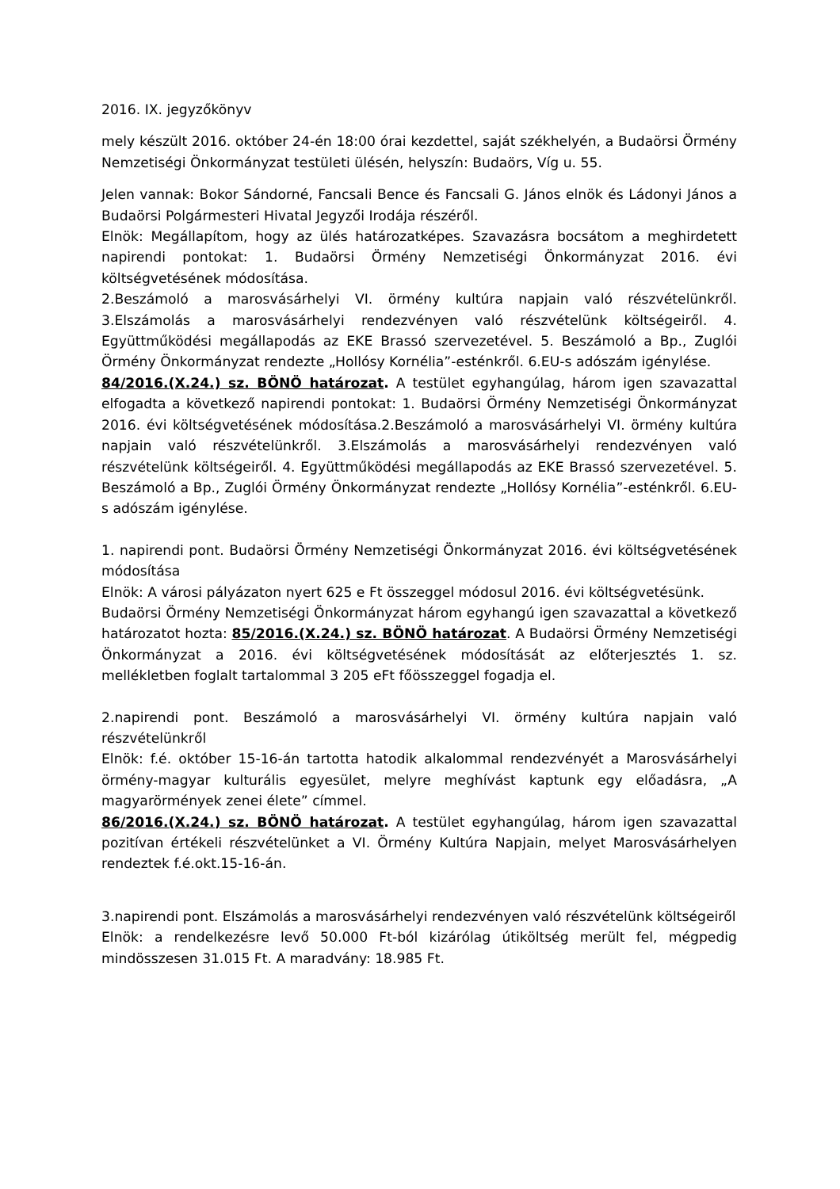2016. IX. jegyzőkönyv
mely készült 2016. október 24-én 18:00 órai kezdettel, saját székhelyén, a Budaörsi Örmény Nemzetiségi Önkormányzat testületi ülésén, helyszín: Budaörs, Víg u. 55.
Jelen vannak: Bokor Sándorné, Fancsali Bence és Fancsali G. János elnök és Ládonyi János a Budaörsi Polgármesteri Hivatal Jegyzői Irodája részéről.
Elnök: Megállapítom, hogy az ülés határozatképes. Szavazásra bocsátom a meghirdetett napirendi pontokat: 1. Budaörsi Örmény Nemzetiségi Önkormányzat 2016. évi költségvetésének módosítása.
2.Beszámoló a marosvásárhelyi VI. örmény kultúra napjain való részvételünkről. 3.Elszámolás a marosvásárhelyi rendezvényen való részvételünk költségeiről. 4. Együttműködési megállapodás az EKE Brassó szervezetével. 5. Beszámoló a Bp., Zuglói Örmény Önkormányzat rendezte „Hollósy Kornélia”-esténkről. 6.EU-s adószám igénylése.
84/2016.(X.24.) sz. BÖNÖ határozat. A testület egyhangúlag, három igen szavazattal elfogadta a következő napirendi pontokat: 1. Budaörsi Örmény Nemzetiségi Önkormányzat 2016. évi költségvetésének módosítása.2.Beszámoló a marosvásárhelyi VI. örmény kultúra napjain való részvételünkről. 3.Elszámolás a marosvásárhelyi rendezvényen való részvételünk költségeiről. 4. Együttműködési megállapodás az EKE Brassó szervezetével. 5. Beszámoló a Bp., Zuglói Örmény Önkormányzat rendezte „Hollósy Kornélia”-esténkről. 6.EU-s adószám igénylése.
1. napirendi pont. Budaörsi Örmény Nemzetiségi Önkormányzat 2016. évi költségvetésének módosítása
Elnök: A városi pályázaton nyert 625 e Ft összeggel módosul 2016. évi költségvetésünk.
Budaörsi Örmény Nemzetiségi Önkormányzat három egyhangú igen szavazattal a következő határozatot hozta: 85/2016.(X.24.) sz. BÖNÖ határozat. A Budaörsi Örmény Nemzetiségi Önkormányzat a 2016. évi költségvetésének módosítását az előterjesztés 1. sz. mellékletben foglalt tartalommal 3 205 eFt főösszeggel fogadja el.
2.napirendi pont. Beszámoló a marosvásárhelyi VI. örmény kultúra napjain való részvételünkről
Elnök: f.é. október 15-16-án tartotta hatodik alkalommal rendezvényét a Marosvásárhelyi örmény-magyar kulturális egyesület, melyre meghívást kaptunk egy előadásra, „A magyarörmények zenei élete” címmel.
86/2016.(X.24.) sz. BÖNÖ határozat. A testület egyhangúlag, három igen szavazattal pozitívan értékeli részvételünket a VI. Örmény Kultúra Napjain, melyet Marosvásárhelyen rendeztek f.é.okt.15-16-án.
3.napirendi pont. Elszámolás a marosvásárhelyi rendezvényen való részvételünk költségeiről
Elnök: a rendelkezésre levő 50.000 Ft-ból kizárólag útiköltség merült fel, mégpedig mindösszesen 31.015 Ft. A maradvány: 18.985 Ft.